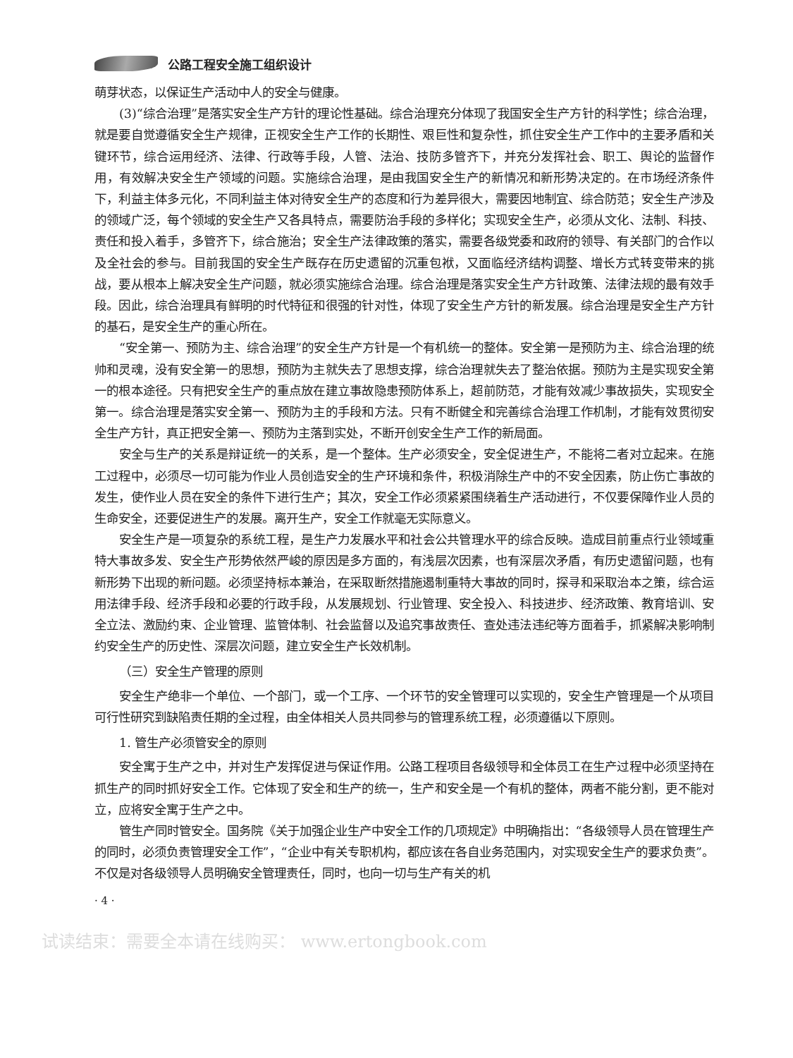公路工程安全施工组织设计
萌芽状态，以保证生产活动中人的安全与健康。
(3)“综合治理”是落实安全生产方针的理论性基础。综合治理充分体现了我国安全生产方针的科学性；综合治理，就是要自觉遵循安全生产规律，正视安全生产工作的长期性、艰巨性和复杂性，抓住安全生产工作中的主要矛盾和关键环节，综合运用经济、法律、行政等手段，人管、法治、技防多管齐下，并充分发挥社会、职工、舆论的监督作用，有效解决安全生产领域的问题。实施综合治理，是由我国安全生产的新情况和新形势决定的。在市场经济条件下，利益主体多元化，不同利益主体对待安全生产的态度和行为差异很大，需要因地制宜、综合防范；安全生产涉及的领域广泛，每个领域的安全生产又各具特点，需要防治手段的多样化；实现安全生产，必须从文化、法制、科技、责任和投入着手，多管齐下，综合施治；安全生产法律政策的落实，需要各级党委和政府的领导、有关部门的合作以及全社会的参与。目前我国的安全生产既存在历史遗留的沉重包袱，又面临经济结构调整、增长方式转变带来的挑战，要从根本上解决安全生产问题，就必须实施综合治理。综合治理是落实安全生产方针政策、法律法规的最有效手段。因此，综合治理具有鲜明的时代特征和很强的针对性，体现了安全生产方针的新发展。综合治理是安全生产方针的基石，是安全生产的重心所在。
“安全第一、预防为主、综合治理”的安全生产方针是一个有机统一的整体。安全第一是预防为主、综合治理的统帅和灵魂，没有安全第一的思想，预防为主就失去了思想支撑，综合治理就失去了整治依据。预防为主是实现安全第一的根本途径。只有把安全生产的重点放在建立事故隐患预防体系上，超前防范，才能有效减少事故损失，实现安全第一。综合治理是落实安全第一、预防为主的手段和方法。只有不断健全和完善综合治理工作机制，才能有效贯彻安全生产方针，真正把安全第一、预防为主落到实处，不断开创安全生产工作的新局面。
安全与生产的关系是辩证统一的关系，是一个整体。生产必须安全，安全促进生产，不能将二者对立起来。在施工过程中，必须尽一切可能为作业人员创造安全的生产环境和条件，积极消除生产中的不安全因素，防止伤亡事故的发生，使作业人员在安全的条件下进行生产；其次，安全工作必须紧紧围绕着生产活动进行，不仅要保障作业人员的生命安全，还要促进生产的发展。离开生产，安全工作就毫无实际意义。
安全生产是一项复杂的系统工程，是生产力发展水平和社会公共管理水平的综合反映。造成目前重点行业领域重特大事故多发、安全生产形势依然严峻的原因是多方面的，有浅层次因素，也有深层次矛盾，有历史遗留问题，也有新形势下出现的新问题。必须坚持标本兼治，在采取断然措施遏制重特大事故的同时，探寻和采取治本之策，综合运用法律手段、经济手段和必要的行政手段，从发展规划、行业管理、安全投入、科技进步、经济政策、教育培训、安全立法、激励约束、企业管理、监管体制、社会监督以及追究事故责任、查处违法违纪等方面着手，抓紧解决影响制约安全生产的历史性、深层次问题，建立安全生产长效机制。
（三）安全生产管理的原则
安全生产绝非一个单位、一个部门，或一个工序、一个环节的安全管理可以实现的，安全生产管理是一个从项目可行性研究到缺陷责任期的全过程，由全体相关人员共同参与的管理系统工程，必须遵循以下原则。
1. 管生产必须管安全的原则
安全寓于生产之中，并对生产发挥促进与保证作用。公路工程项目各级领导和全体员工在生产过程中必须坚持在抓生产的同时抓好安全工作。它体现了安全和生产的统一，生产和安全是一个有机的整体，两者不能分割，更不能对立，应将安全寓于生产之中。
管生产同时管安全。国务院《关于加强企业生产中安全工作的几项规定》中明确指出：“各级领导人员在管理生产的同时，必须负责管理安全工作”，“企业中有关专职机构，都应该在各自业务范围内，对实现安全生产的要求负责”。不仅是对各级领导人员明确安全管理责任，同时，也向一切与生产有关的机
· 4 ·
试读结束：需要全本请在线购买： www.ertongbook.com